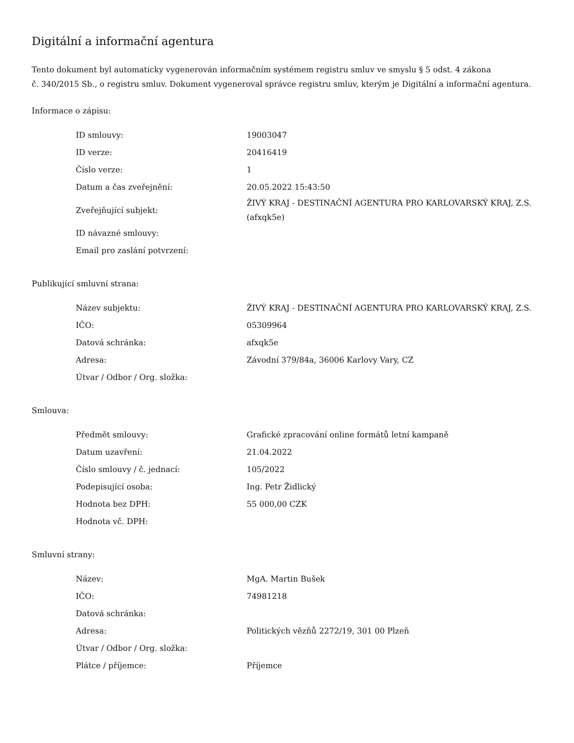Digitální a informační agentura
Tento dokument byl automaticky vygenerován informačním systémem registru smluv ve smyslu § 5 odst. 4 zákona
č. 340/2015 Sb., o registru smluv. Dokument vygeneroval správce registru smluv, kterým je Digitální a informační agentura.
Informace o zápisu:
| ID smlouvy: | 19003047 |
| ID verze: | 20416419 |
| Číslo verze: | 1 |
| Datum a čas zveřejnění: | 20.05.2022 15:43:50 |
| Zveřejňující subjekt: | ŽIVÝ KRAJ - DESTINAČNÍ AGENTURA PRO KARLOVARSKÝ KRAJ, Z.S. (afxqk5e) |
| ID návazné smlouvy: | |
| Email pro zaslání potvrzení: | |
Publikující smluvní strana:
| Název subjektu: | ŽIVÝ KRAJ - DESTINAČNÍ AGENTURA PRO KARLOVARSKÝ KRAJ, Z.S. |
| IČO: | 05309964 |
| Datová schránka: | afxqk5e |
| Adresa: | Závodní 379/84a, 36006 Karlovy Vary, CZ |
| Útvar / Odbor / Org. složka: | |
Smlouva:
| Předmět smlouvy: | Grafické zpracování online formátů letní kampaně |
| Datum uzavření: | 21.04.2022 |
| Číslo smlouvy / č. jednací: | 105/2022 |
| Podepisující osoba: | Ing. Petr Židlický |
| Hodnota bez DPH: | 55 000,00 CZK |
| Hodnota vč. DPH: | |
Smluvní strany:
| Název: | MgA. Martin Bušek |
| IČO: | 74981218 |
| Datová schránka: | |
| Adresa: | Politických vězňů 2272/19, 301 00 Plzeň |
| Útvar / Odbor / Org. složka: | |
| Plátce / příjemce: | Příjemce |